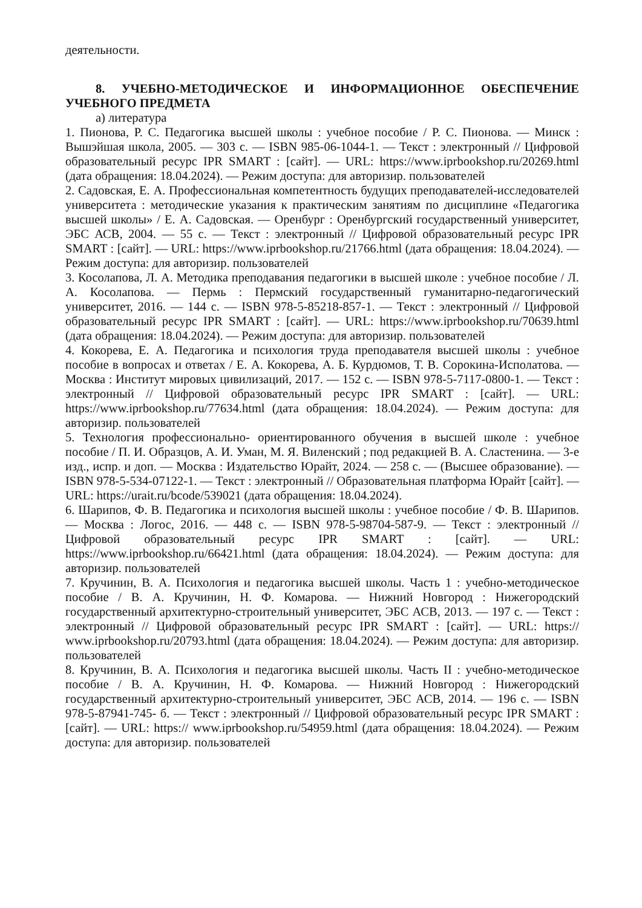деятельности.
8. УЧЕБНО-МЕТОДИЧЕСКОЕ И ИНФОРМАЦИОННОЕ ОБЕСПЕЧЕНИЕ УЧЕБНОГО ПРЕДМЕТА
а) литература
1. Пионова, Р. С. Педагогика высшей школы : учебное пособие / Р. С. Пионова. — Минск : Вышэйшая школа, 2005. — 303 с. — ISBN 985-06-1044-1. — Текст : электронный // Цифровой образовательный ресурс IPR SMART : [сайт]. — URL: https://www.iprbookshop.ru/20269.html (дата обращения: 18.04.2024). — Режим доступа: для авторизир. пользователей
2. Садовская, Е. А. Профессиональная компетентность будущих преподавателей-исследователей университета : методические указания к практическим занятиям по дисциплине «Педагогика высшей школы» / Е. А. Садовская. — Оренбург : Оренбургский государственный университет, ЭБС АСВ, 2004. — 55 с. — Текст : электронный // Цифровой образовательный ресурс IPR SMART : [сайт]. — URL: https://www.iprbookshop.ru/21766.html (дата обращения: 18.04.2024). — Режим доступа: для авторизир. пользователей
3. Косолапова, Л. А. Методика преподавания педагогики в высшей школе : учебное пособие / Л. А. Косолапова. — Пермь : Пермский государственный гуманитарно-педагогический университет, 2016. — 144 с. — ISBN 978-5-85218-857-1. — Текст : электронный // Цифровой образовательный ресурс IPR SMART : [сайт]. — URL: https://www.iprbookshop.ru/70639.html (дата обращения: 18.04.2024). — Режим доступа: для авторизир. пользователей
4. Кокорева, Е. А. Педагогика и психология труда преподавателя высшей школы : учебное пособие в вопросах и ответах / Е. А. Кокорева, А. Б. Курдюмов, Т. В. Сорокина-Исполатова. — Москва : Институт мировых цивилизаций, 2017. — 152 с. — ISBN 978-5-7117-0800-1. — Текст : электронный // Цифровой образовательный ресурс IPR SMART : [сайт]. — URL: https://www.iprbookshop.ru/77634.html (дата обращения: 18.04.2024). — Режим доступа: для авторизир. пользователей
5. Технология профессионально- ориентированного обучения в высшей школе : учебное пособие / П. И. Образцов, А. И. Уман, М. Я. Виленский ; под редакцией В. А. Сластенина. — 3-е изд., испр. и доп. — Москва : Издательство Юрайт, 2024. — 258 с. — (Высшее образование). — ISBN 978-5-534-07122-1. — Текст : электронный // Образовательная платформа Юрайт [сайт]. — URL: https://urait.ru/bcode/539021 (дата обращения: 18.04.2024).
6. Шарипов, Ф. В. Педагогика и психология высшей школы : учебное пособие / Ф. В. Шарипов. — Москва : Логос, 2016. — 448 с. — ISBN 978-5-98704-587-9. — Текст : электронный // Цифровой образовательный ресурс IPR SMART : [сайт]. — URL: https://www.iprbookshop.ru/66421.html (дата обращения: 18.04.2024). — Режим доступа: для авторизир. пользователей
7. Кручинин, В. А. Психология и педагогика высшей школы. Часть 1 : учебно-методическое пособие / В. А. Кручинин, Н. Ф. Комарова. — Нижний Новгород : Нижегородский государственный архитектурно-строительный университет, ЭБС АСВ, 2013. — 197 с. — Текст : электронный // Цифровой образовательный ресурс IPR SMART : [сайт]. — URL: https:// www.iprbookshop.ru/20793.html (дата обращения: 18.04.2024). — Режим доступа: для авторизир. пользователей
8. Кручинин, В. А. Психология и педагогика высшей школы. Часть II : учебно-методическое пособие / В. А. Кручинин, Н. Ф. Комарова. — Нижний Новгород : Нижегородский государственный архитектурно-строительный университет, ЭБС АСВ, 2014. — 196 с. — ISBN 978-5-87941-745- б. — Текст : электронный // Цифровой образовательный ресурс IPR SMART : [сайт]. — URL: https:// www.iprbookshop.ru/54959.html (дата обращения: 18.04.2024). — Режим доступа: для авторизир. пользователей